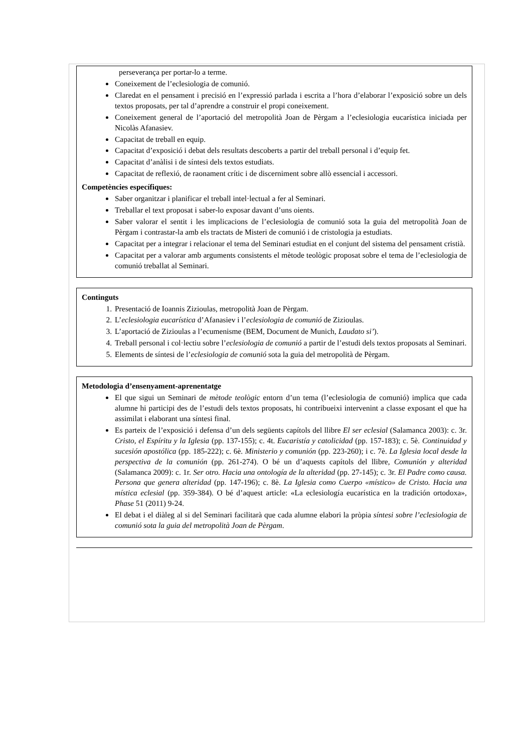perseverança per portar-lo a terme.
Coneixement de l’eclesiologia de comunió.
Claredat en el pensament i precisió en l’expressió parlada i escrita a l’hora d’elaborar l’exposició sobre un dels textos proposats, per tal d’aprendre a construir el propi coneixement.
Coneixement general de l’aportació del metropolità Joan de Pèrgam a l’eclesiologia eucarística iniciada per Nicolàs Afanasiev.
Capacitat de treball en equip.
Capacitat d’exposició i debat dels resultats descoberts a partir del treball personal i d’equip fet.
Capacitat d’anàlisi i de síntesi dels textos estudiats.
Capacitat de reflexió, de raonament crític i de discerniment sobre allò essencial i accessori.
Competències específiques:
Saber organitzar i planificar el treball intel·lectual a fer al Seminari.
Treballar el text proposat i saber-lo exposar davant d’uns oients.
Saber valorar el sentit i les implicacions de l’eclesiologia de comunió sota la guia del metropolità Joan de Pèrgam i contrastar-la amb els tractats de Misteri de comunió i de cristologia ja estudiats.
Capacitat per a integrar i relacionar el tema del Seminari estudiat en el conjunt del sistema del pensament cristià.
Capacitat per a valorar amb arguments consistents el mètode teològic proposat sobre el tema de l’eclesiologia de comunió treballat al Seminari.
Continguts
1. Presentació de Ioannis Zizioulas, metropolità Joan de Pèrgam.
2. L’eclesiologia eucarística d’Afanasiev i l’eclesiologia de comunió de Zizioulas.
3. L’aportació de Zizioulas a l’ecumenisme (BEM, Document de Munich, Laudato si’).
4. Treball personal i col·lectiu sobre l’eclesiologia de comunió a partir de l’estudi dels textos proposats al Seminari.
5. Elements de síntesi de l’eclesiologia de comunió sota la guia del metropolità de Pèrgam.
Metodologia d’ensenyament-aprenentatge
El que sigui un Seminari de mètode teològic entorn d’un tema (l’eclesiologia de comunió) implica que cada alumne hi participi des de l’estudi dels textos proposats, hi contribueixi intervenint a classe exposant el que ha assimilat i elaborant una síntesi final.
Es parteix de l’exposició i defensa d’un dels següents capítols del llibre El ser eclesial (Salamanca 2003): c. 3r. Cristo, el Espíritu y la Iglesia (pp. 137-155); c. 4t. Eucaristía y catolicidad (pp. 157-183); c. 5è. Continuidad y sucesión apostólica (pp. 185-222); c. 6è. Ministerio y comunión (pp. 223-260); i c. 7è. La Iglesia local desde la perspectiva de la comunión (pp. 261-274). O bé un d’aquests capítols del llibre, Comunión y alteridad (Salamanca 2009): c. 1r. Ser otro. Hacia una ontología de la alteridad (pp. 27-145); c. 3r. El Padre como causa. Persona que genera alteridad (pp. 147-196); c. 8è. La Iglesia como Cuerpo «místico» de Cristo. Hacia una mística eclesial (pp. 359-384). O bé d’aquest article: «La eclesiología eucarística en la tradición ortodoxa», Phase 51 (2011) 9-24.
El debat i el diàleg al si del Seminari facilitarà que cada alumne elabori la pròpia síntesi sobre l’eclesiologia de comunió sota la guia del metropolità Joan de Pèrgam.